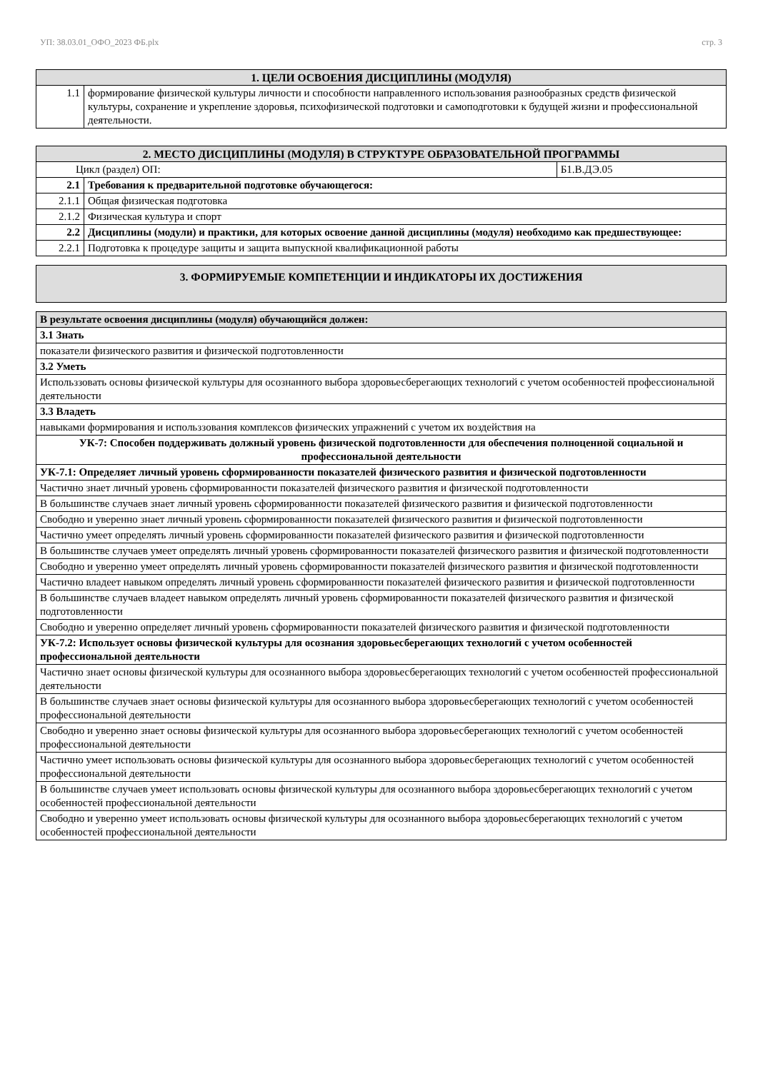УП: 38.03.01_ОФО_2023 ФБ.plx стр. 3
| 1. ЦЕЛИ ОСВОЕНИЯ ДИСЦИПЛИНЫ (МОДУЛЯ) | |
| --- | --- |
| 1.1 | формирование физической культуры личности и способности направленного использования разнообразных средств физической культуры, сохранение и укрепление здоровья, психофизической подготовки и самоподготовки к будущей жизни и профессиональной деятельности. |
| 2. МЕСТО ДИСЦИПЛИНЫ (МОДУЛЯ) В СТРУКТУРЕ ОБРАЗОВАТЕЛЬНОЙ ПРОГРАММЫ | | |
| --- | --- | --- |
| Цикл (раздел) ОП: | | Б1.В.ДЭ.05 |
| 2.1 | Требования к предварительной подготовке обучающегося: | |
| 2.1.1 | Общая физическая подготовка | |
| 2.1.2 | Физическая культура и спорт | |
| 2.2 | Дисциплины (модули) и практики, для которых освоение данной дисциплины (модуля) необходимо как предшествующее: | |
| 2.2.1 | Подготовка к процедуре защиты и защита выпускной квалификационной работы | |
| 3. ФОРМИРУЕМЫЕ КОМПЕТЕНЦИИ И ИНДИКАТОРЫ ИХ ДОСТИЖЕНИЯ |
| --- |
| В результате освоения дисциплины (модуля) обучающийся должен: |
| 3.1 Знать |
| показатели физического развития и физической подготовленности |
| 3.2 Уметь |
| Использзовать основы физической культуры для осознанного выбора здоровьесберегающих технологий с учетом особенностей профессиональной деятельности |
| 3.3 Владеть |
| навыками формирования и использзования комплексов физических упражнений с учетом их воздействия на |
| УК-7: Способен поддерживать должный уровень физической подготовленности для обеспечения полноценной социальной и профессиональной деятельности |
| УК-7.1: Определяет личный уровень сформированности показателей физического развития и физической подготовленности |
| Частично знает личный уровень сформированности показателей физического развития и физической подготовленности |
| В большинстве случаев знает личный уровень сформированности показателей физического развития и физической подготовленности |
| Свободно и уверенно знает личный уровень сформированности показателей физического развития и физической подготовленности |
| Частично умеет определять личный уровень сформированности показателей физического развития и физической подготовленности |
| В большинстве случаев умеет определять личный уровень сформированности показателей физического развития и физической подготовленности |
| Свободно и уверенно умеет определять личный уровень сформированности показателей физического развития и физической подготовленности |
| Частично владеет навыком определять личный уровень сформированности показателей физического развития и физической подготовленности |
| В большинстве случаев владеет навыком определять личный уровень сформированности показателей физического развития и физической подготовленности |
| Свободно и уверенно определяет личный уровень сформированности показателей физического развития и физической подготовленности |
| УК-7.2: Использует основы физической культуры для осознания здоровьесберегающих технологий с учетом особенностей профессиональной деятельности |
| Частично знает основы физической культуры для осознанного выбора здоровьесберегающих технологий с учетом особенностей профессиональной деятельности |
| В большинстве случаев знает основы физической культуры для осознанного выбора здоровьесберегающих технологий с учетом особенностей профессиональной деятельности |
| Свободно и уверенно знает основы физической культуры для осознанного выбора здоровьесберегающих технологий с учетом особенностей профессиональной деятельности |
| Частично умеет использовать основы физической культуры для осознанного выбора здоровьесберегающих технологий с учетом особенностей профессиональной деятельности |
| В большинстве случаев умеет использовать основы физической культуры для осознанного выбора здоровьесберегающих технологий с учетом особенностей профессиональной деятельности |
| Свободно и уверенно умеет использовать основы физической культуры для осознанного выбора здоровьесберегающих технологий с учетом особенностей профессиональной деятельности |